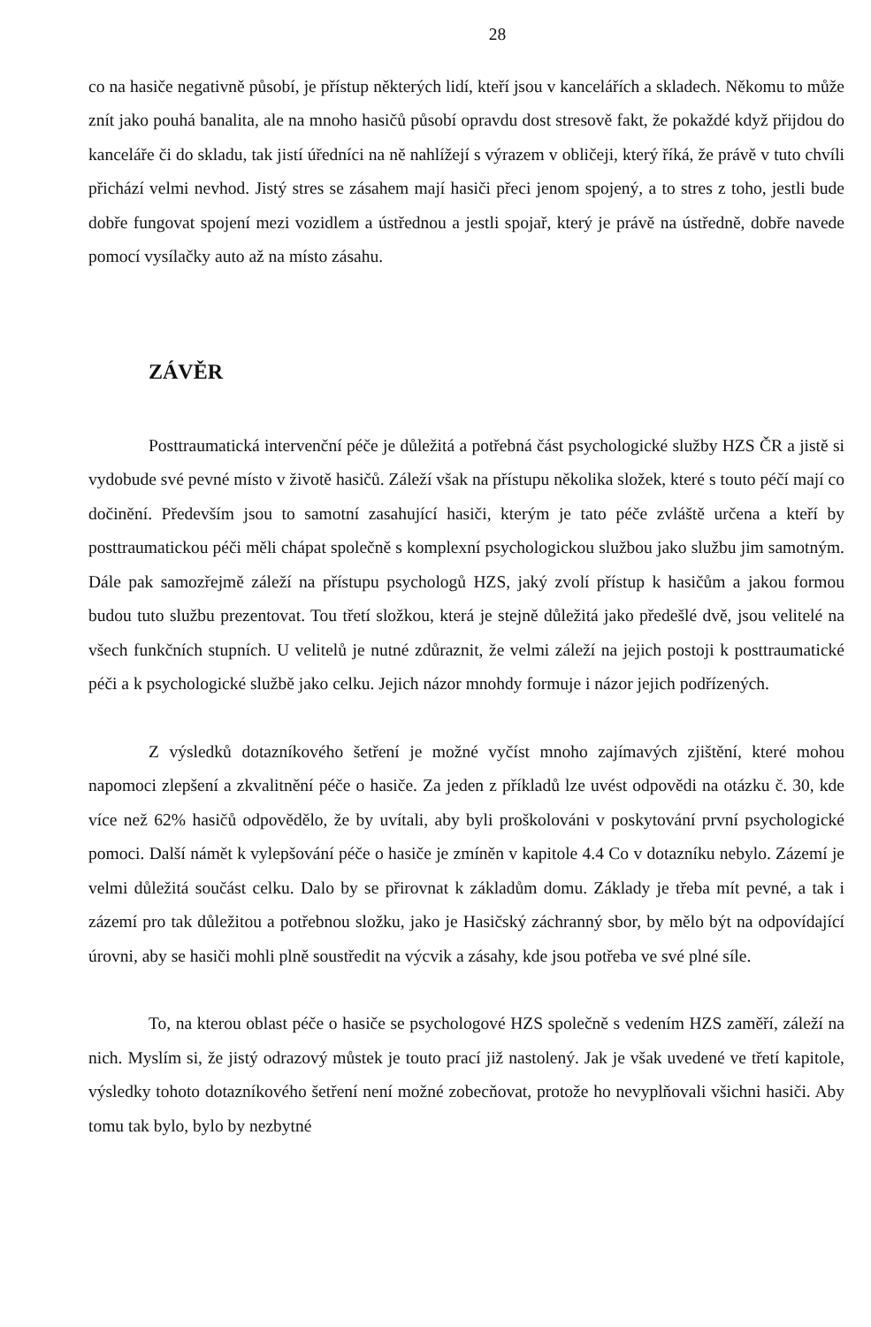28
co na hasiče negativně působí, je přístup některých lidí, kteří jsou v kancelářích a skladech. Někomu to může znít jako pouhá banalita, ale na mnoho hasičů působí opravdu dost stresově fakt, že pokaždé když přijdou do kanceláře či do skladu, tak jistí úředníci na ně nahlížejí s výrazem v obličeji, který říká, že právě v tuto chvíli přichází velmi nevhod. Jistý stres se zásahem mají hasiči přeci jenom spojený, a to stres z toho, jestli bude dobře fungovat spojení mezi vozidlem a ústřednou a jestli spojař, který je právě na ústředně, dobře navede pomocí vysílačky auto až na místo zásahu.
ZÁVĚR
Posttraumatická intervenční péče je důležitá a potřebná část psychologické služby HZS ČR a jistě si vydobude své pevné místo v životě hasičů. Záleží však na přístupu několika složek, které s touto péčí mají co dočinění. Především jsou to samotní zasahující hasiči, kterým je tato péče zvláště určena a kteří by posttraumatickou péči měli chápat společně s komplexní psychologickou službou jako službu jim samotným. Dále pak samozřejmě záleží na přístupu psychologů HZS, jaký zvolí přístup k hasičům a jakou formou budou tuto službu prezentovat. Tou třetí složkou, která je stejně důležitá jako předešlé dvě, jsou velitelé na všech funkčních stupních. U velitelů je nutné zdůraznit, že velmi záleží na jejich postoji k posttraumatické péči a k psychologické službě jako celku. Jejich názor mnohdy formuje i názor jejich podřízených.
Z výsledků dotazníkového šetření je možné vyčíst mnoho zajímavých zjištění, které mohou napomoci zlepšení a zkvalitnění péče o hasiče. Za jeden z příkladů lze uvést odpovědi na otázku č. 30, kde více než 62% hasičů odpovědělo, že by uvítali, aby byli proškolováni v poskytování první psychologické pomoci. Další námět k vylepšování péče o hasiče je zmíněn v kapitole 4.4 Co v dotazníku nebylo. Zázemí je velmi důležitá součást celku. Dalo by se přirovnat k základům domu. Základy je třeba mít pevné, a tak i zázemí pro tak důležitou a potřebnou složku, jako je Hasičský záchranný sbor, by mělo být na odpovídající úrovni, aby se hasiči mohli plně soustředit na výcvik a zásahy, kde jsou potřeba ve své plné síle.
To, na kterou oblast péče o hasiče se psychologové HZS společně s vedením HZS zaměří, záleží na nich. Myslím si, že jistý odrazový můstek je touto prací již nastolený. Jak je však uvedené ve třetí kapitole, výsledky tohoto dotazníkového šetření není možné zobecňovat, protože ho nevyplňovali všichni hasiči. Aby tomu tak bylo, bylo by nezbytné